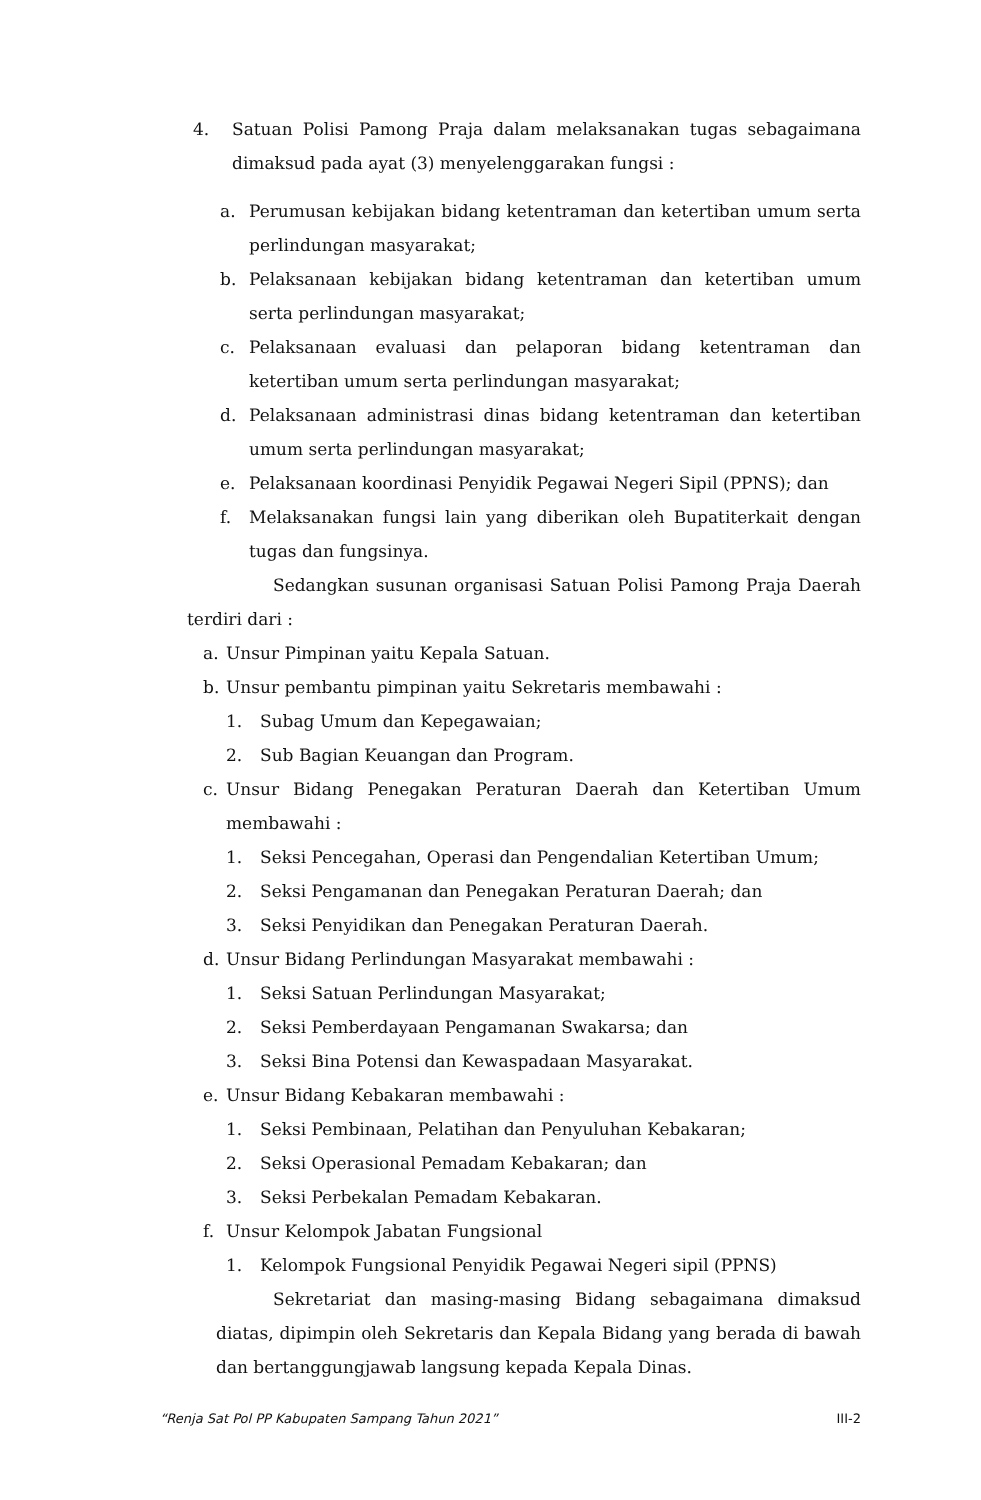4. Satuan Polisi Pamong Praja dalam melaksanakan tugas sebagaimana dimaksud pada ayat (3) menyelenggarakan fungsi :
a. Perumusan kebijakan bidang ketentraman dan ketertiban umum serta perlindungan masyarakat;
b. Pelaksanaan kebijakan bidang ketentraman dan ketertiban umum serta perlindungan masyarakat;
c. Pelaksanaan evaluasi dan pelaporan bidang ketentraman dan ketertiban umum serta perlindungan masyarakat;
d. Pelaksanaan administrasi dinas bidang ketentraman dan ketertiban umum serta perlindungan masyarakat;
e. Pelaksanaan koordinasi Penyidik Pegawai Negeri Sipil (PPNS); dan
f. Melaksanakan fungsi lain yang diberikan oleh Bupatiterkait dengan tugas dan fungsinya.
Sedangkan susunan organisasi Satuan Polisi Pamong Praja Daerah terdiri dari :
a. Unsur Pimpinan yaitu Kepala Satuan.
b. Unsur pembantu pimpinan yaitu Sekretaris membawahi :
1. Subag Umum dan Kepegawaian;
2. Sub Bagian Keuangan dan Program.
c. Unsur Bidang Penegakan Peraturan Daerah dan Ketertiban Umum membawahi :
1. Seksi Pencegahan, Operasi dan Pengendalian Ketertiban Umum;
2. Seksi Pengamanan dan Penegakan Peraturan Daerah; dan
3. Seksi Penyidikan dan Penegakan Peraturan Daerah.
d. Unsur Bidang Perlindungan Masyarakat membawahi :
1. Seksi Satuan Perlindungan Masyarakat;
2. Seksi Pemberdayaan Pengamanan Swakarsa; dan
3. Seksi Bina Potensi dan Kewaspadaan Masyarakat.
e. Unsur Bidang Kebakaran membawahi :
1. Seksi Pembinaan, Pelatihan dan Penyuluhan Kebakaran;
2. Seksi Operasional Pemadam Kebakaran; dan
3. Seksi Perbekalan Pemadam Kebakaran.
f. Unsur Kelompok Jabatan Fungsional
1. Kelompok Fungsional Penyidik Pegawai Negeri sipil (PPNS)
Sekretariat dan masing-masing Bidang sebagaimana dimaksud diatas, dipimpin oleh Sekretaris dan Kepala Bidang yang berada di bawah dan bertanggungjawab langsung kepada Kepala Dinas.
“Renja Sat Pol PP Kabupaten Sampang Tahun 2021” III-2